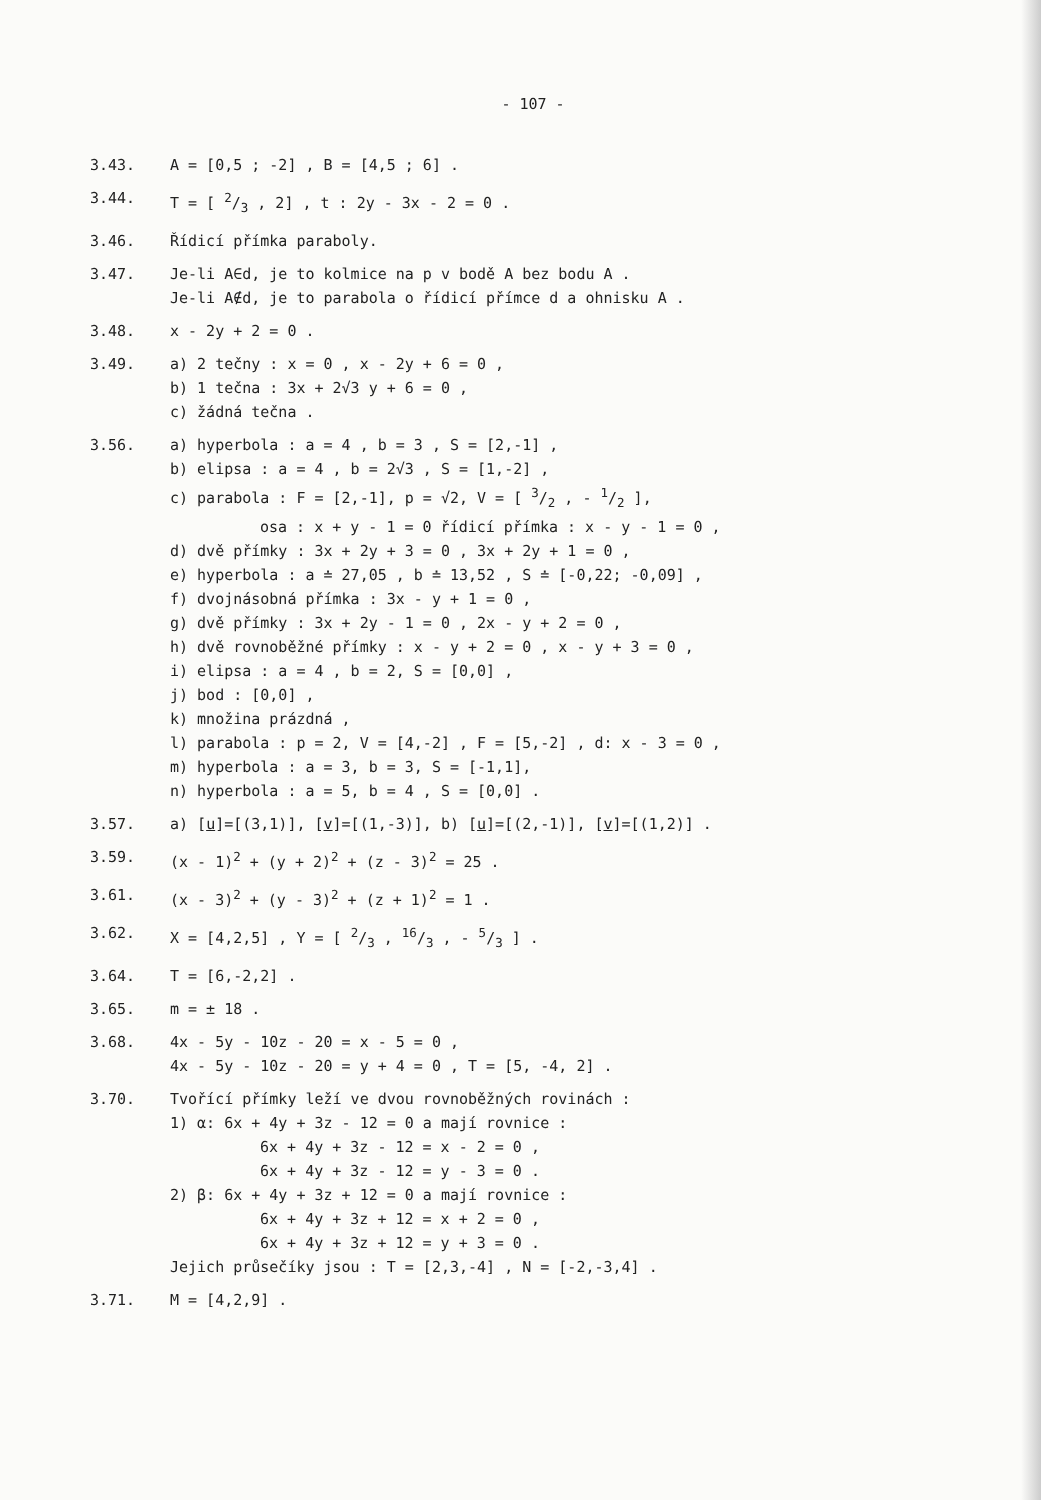- 107 -
3.43. A = [0,5 ; -2] , B = [4,5 ; 6] .
3.44. T = [ 2/3 , 2] , t : 2y - 3x - 2 = 0 .
3.46. Řídicí přímka paraboly.
3.47. Je-li A∈d, je to kolmice na p v bodě A bez bodu A .
Je-li A∉d, je to parabola o řídicí přímce d a ohnisku A .
3.48. x - 2y + 2 = 0 .
3.49. a) 2 tečny : x = 0 , x - 2y + 6 = 0 ,
b) 1 tečna : 3x + 2√3 y + 6 = 0 ,
c) žádná tečna .
3.56. a) hyperbola : a = 4 , b = 3 , S = [2,-1] ,
b) elipsa : a = 4 , b = 2√3 , S = [1,-2] ,
c) parabola : F = [2,-1], p = √2, V = [ 3/2 , - 1/2 ],
osa : x + y - 1 = 0 řídicí přímka : x - y - 1 = 0 ,
d) dvě přímky : 3x + 2y + 3 = 0 , 3x + 2y + 1 = 0 ,
e) hyperbola : a ≐ 27,05 , b ≐ 13,52 , S ≐ [-0,22; -0,09] ,
f) dvojnásobná přímka : 3x - y + 1 = 0 ,
g) dvě přímky : 3x + 2y - 1 = 0 , 2x - y + 2 = 0 ,
h) dvě rovnoběžné přímky : x - y + 2 = 0 , x - y + 3 = 0 ,
i) elipsa : a = 4 , b = 2, S = [0,0] ,
j) bod : [0,0] ,
k) množina prázdná ,
l) parabola : p = 2, V = [4,-2] , F = [5,-2] , d: x - 3 = 0 ,
m) hyperbola : a = 3, b = 3, S = [-1,1],
n) hyperbola : a = 5, b = 4 , S = [0,0] .
3.57. a) [u]=[(3,1)], [v]=[(1,-3)], b) [u]=[(2,-1)], [v]=[(1,2)] .
3.59. (x - 1)<sup>2</sup> + (y + 2)<sup>2</sup> + (z - 3)<sup>2</sup> = 25 .
3.61. (x - 3)<sup>2</sup> + (y - 3)<sup>2</sup> + (z + 1)<sup>2</sup> = 1 .
3.62. X = [4,2,5] , Y = [ 2/3 , 16/3 , - 5/3 ] .
3.64. T = [6,-2,2] .
3.65. m = ± 18 .
3.68. 4x - 5y - 10z - 20 = x - 5 = 0 ,
4x - 5y - 10z - 20 = y + 4 = 0 , T = [5, -4, 2] .
3.70. Tvořící přímky leží ve dvou rovnoběžných rovinách :
1) α: 6x + 4y + 3z - 12 = 0 a mají rovnice :
6x + 4y + 3z - 12 = x - 2 = 0 ,
6x + 4y + 3z - 12 = y - 3 = 0 .
2) β: 6x + 4y + 3z + 12 = 0 a mají rovnice :
6x + 4y + 3z + 12 = x + 2 = 0 ,
6x + 4y + 3z + 12 = y + 3 = 0 .
Jejich průsečíky jsou : T = [2,3,-4] , N = [-2,-3,4] .
3.71. M = [4,2,9] .